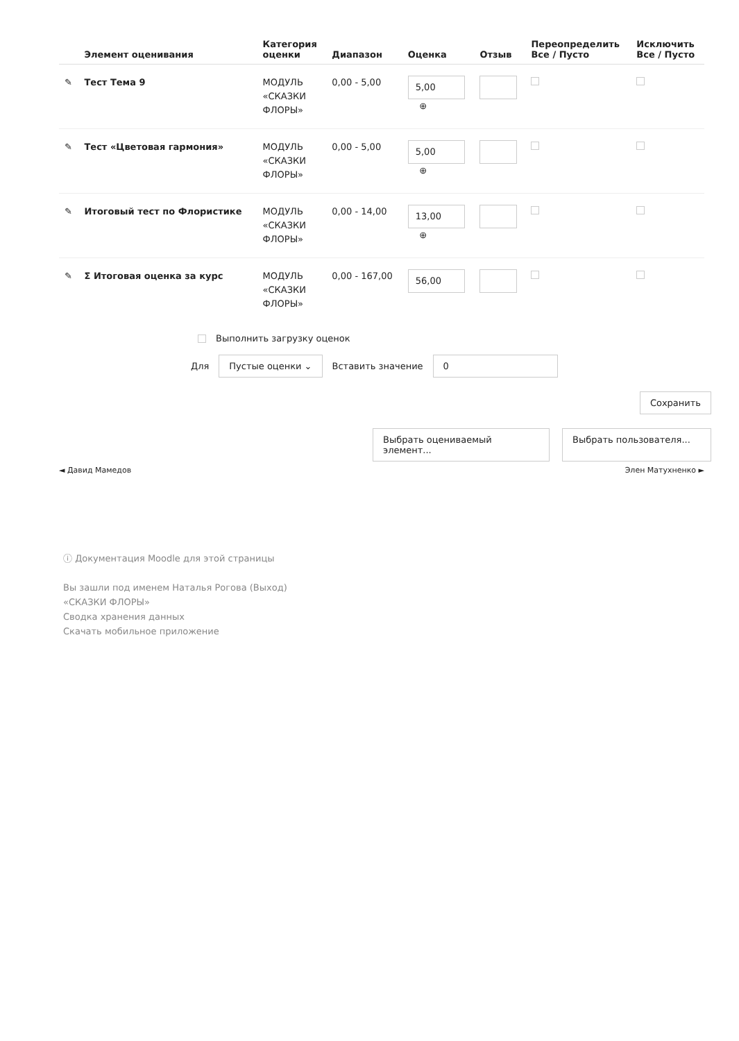| | Элемент оценивания | Категория оценки | Диапазон | Оценка | Отзыв | Переопределить Все / Пусто | Исключить Все / Пусто |
| --- | --- | --- | --- | --- | --- | --- | --- |
| ✎ | Тест Тема 9 | МОДУЛЬ «СКАЗКИ ФЛОРЫ» | 0,00 - 5,00 | 5,00 ⊕ | | | |
| ✎ | Тест «Цветовая гармония» | МОДУЛЬ «СКАЗКИ ФЛОРЫ» | 0,00 - 5,00 | 5,00 ⊕ | | | |
| ✎ | Итоговый тест по Флористике | МОДУЛЬ «СКАЗКИ ФЛОРЫ» | 0,00 - 14,00 | 13,00 ⊕ | | | |
| ✎ | Σ Итоговая оценка за курс | МОДУЛЬ «СКАЗКИ ФЛОРЫ» | 0,00 - 167,00 | 56,00 | | | |
Выполнить загрузку оценок
Для Пустые оценки ⌄ Вставить значение 0
Сохранить
Выбрать оцениваемый элемент... Выбрать пользователя...
◄ Давид Мамедов Элен Матухненко ►
ⓘ Документация Moodle для этой страницы
Вы зашли под именем Наталья Рогова (Выход)
«СКАЗКИ ФЛОРЫ»
Сводка хранения данных
Скачать мобильное приложение